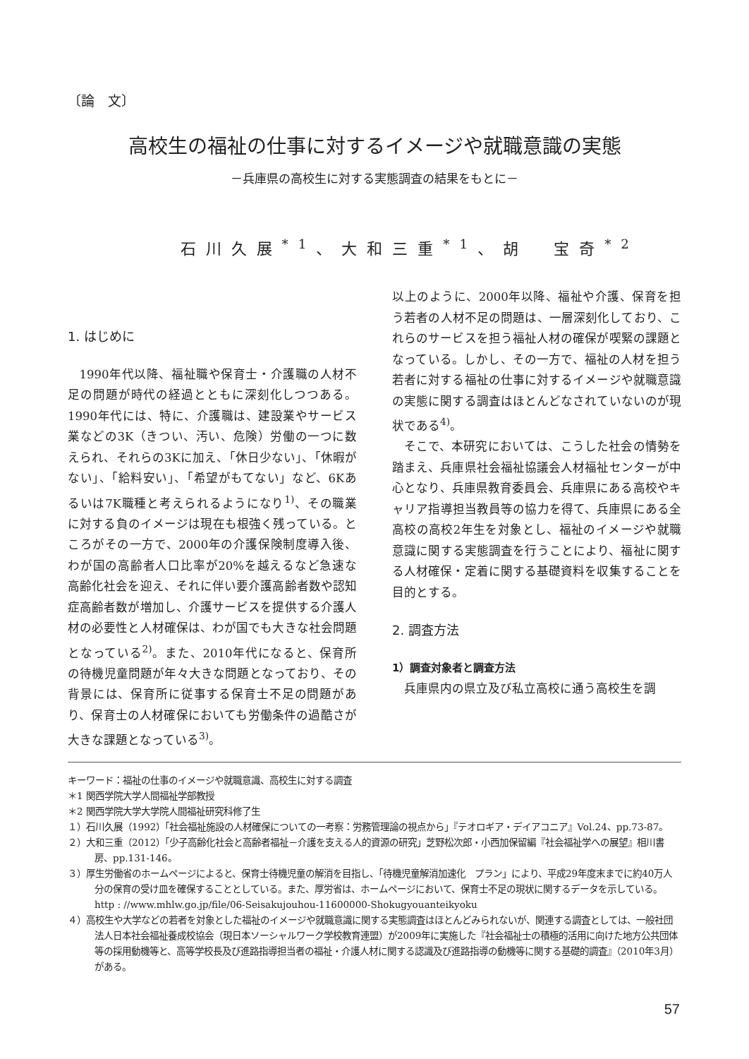〔論　文〕
高校生の福祉の仕事に対するイメージや就職意識の実態
－兵庫県の高校生に対する実態調査の結果をもとに－
石川久展<sup>*1</sup>、大和三重<sup>*1</sup>、胡　宝奇<sup>*2</sup>
1. はじめに
1990年代以降、福祉職や保育士・介護職の人材不足の問題が時代の経過とともに深刻化しつつある。1990年代には、特に、介護職は、建設業やサービス業などの3K（きつい、汚い、危険）労働の一つに数えられ、それらの3Kに加え、「休日少ない」、「休暇がない」、「給料安い」、「希望がもてない」など、6Kあるいは7K職種と考えられるようになり<sup>1)</sup>、その職業に対する負のイメージは現在も根強く残っている。ところがその一方で、2000年の介護保険制度導入後、わが国の高齢者人口比率が20%を越えるなど急速な高齢化社会を迎え、それに伴い要介護高齢者数や認知症高齢者数が増加し、介護サービスを提供する介護人材の必要性と人材確保は、わが国でも大きな社会問題となっている<sup>2)</sup>。また、2010年代になると、保育所の待機児童問題が年々大きな問題となっており、その背景には、保育所に従事する保育士不足の問題があり、保育士の人材確保においても労働条件の過酷さが大きな課題となっている<sup>3)</sup>。
以上のように、2000年以降、福祉や介護、保育を担う若者の人材不足の問題は、一層深刻化しており、これらのサービスを担う福祉人材の確保が喫緊の課題となっている。しかし、その一方で、福祉の人材を担う若者に対する福祉の仕事に対するイメージや就職意識の実態に関する調査はほとんどなされていないのが現状である<sup>4)</sup>。
そこで、本研究においては、こうした社会の情勢を踏まえ、兵庫県社会福祉協議会人材福祉センターが中心となり、兵庫県教育委員会、兵庫県にある高校やキャリア指導担当教員等の協力を得て、兵庫県にある全高校の高校2年生を対象とし、福祉のイメージや就職意識に関する実態調査を行うことにより、福祉に関する人材確保・定着に関する基礎資料を収集することを目的とする。
2. 調査方法
1）調査対象者と調査方法
兵庫県内の県立及び私立高校に通う高校生を調
キーワード：福祉の仕事のイメージや就職意識、高校生に対する調査
＊1 関西学院大学人間福祉学部教授
＊2 関西学院大学大学院人間福祉研究科修了生
１）石川久展（1992）「社会福祉施設の人材確保についての一考察：労務管理論の視点から」『テオロギア・デイアコニア』Vol.24、pp.73-87。
２）大和三重（2012）「少子高齢化社会と高齢者福祉－介護を支える人的資源の研究」芝野松次郎・小西加保留編『社会福祉学への展望』相川書房、pp.131-146。
３）厚生労働省のホームページによると、保育士待機児童の解消を目指し、「待機児童解消加速化　プラン」により、平成29年度末までに約40万人分の保育の受け皿を確保することとしている。また、厚労省は、ホームページにおいて、保育士不足の現状に関するデータを示している。http : //www.mhlw.go.jp/file/06-Seisakujouhou-11600000-Shokugyouanteikyoku
４）高校生や大学などの若者を対象とした福祉のイメージや就職意識に関する実態調査はほとんどみられないが、関連する調査としては、一般社団法人日本社会福祉養成校協会（現日本ソーシャルワーク学校教育連盟）が2009年に実施した『社会福祉士の積極的活用に向けた地方公共団体等の採用動機等と、高等学校長及び進路指導担当者の福祉・介護人材に関する認識及び進路指導の動機等に関する基礎的調査』（2010年3月）がある。
57